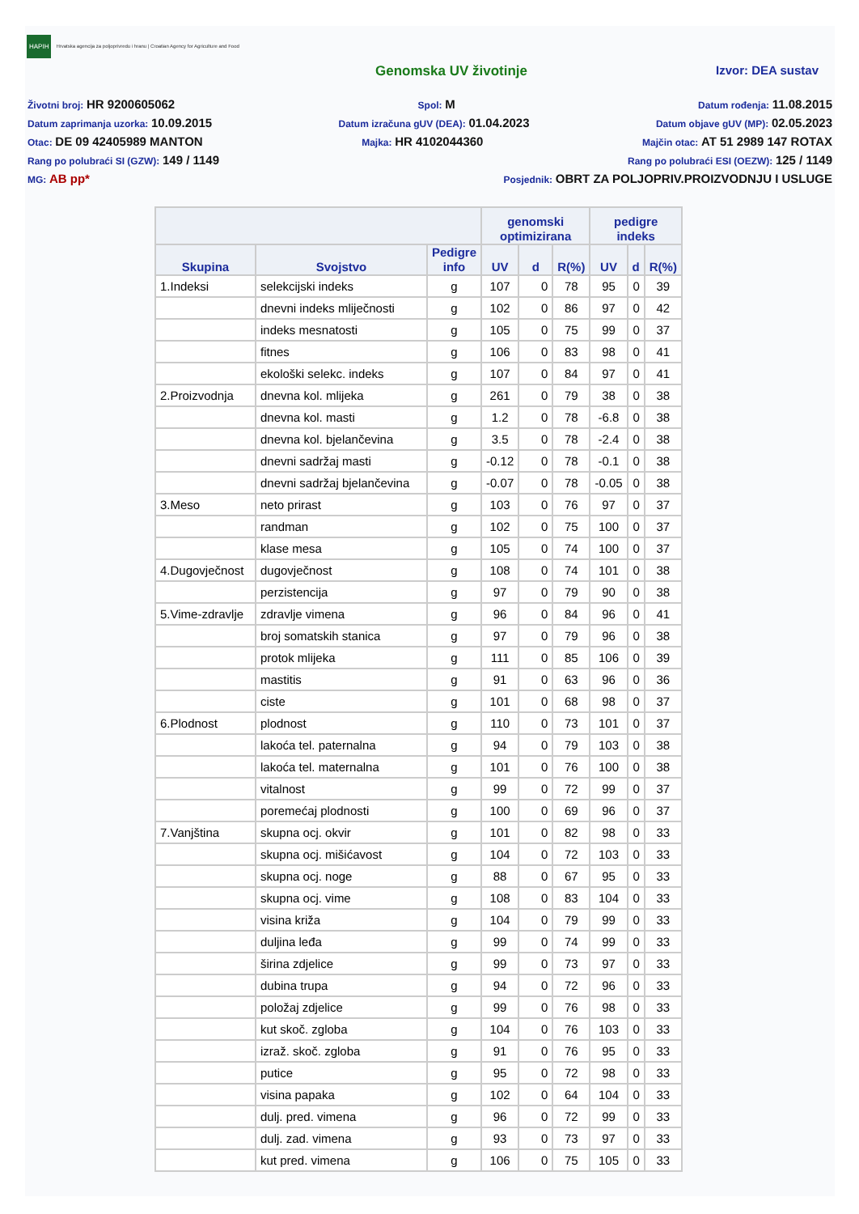HAPIH Hrvatska agencija za poljoprivredu i hranu | Croatian Agency for Agriculture and Food
Genomska UV životinje Izvor: DEA sustav
Životni broj: HR 9200605062 Spol: M Datum rođenja: 11.08.2015
Datum zaprimanja uzorka: 10.09.2015 Datum izračuna gUV (DEA): 01.04.2023 Datum objave gUV (MP): 02.05.2023
Otac: DE 09 42405989 MANTON Majka: HR 4102044360 Majčin otac: AT 51 2989 147 ROTAX
Rang po polubraći SI (GZW): 149 / 1149 Rang po polubraći ESI (OEZW): 125 / 1149
MG: AB pp* Posjednik: OBRT ZA POLJOPRIV.PROIZVODNJU I USLUGE
| | | | genomski optimizirana | | | pedigre indeks | | |
| --- | --- | --- | --- | --- | --- | --- | --- | --- |
| Skupina | Svojstvo | Pedigre info | UV | d | R(%) | UV | d | R(%) |
| 1.Indeksi | selekcijski indeks | g | 107 | 0 | 78 | 95 | 0 | 39 |
| | dnevni indeks mliječnosti | g | 102 | 0 | 86 | 97 | 0 | 42 |
| | indeks mesnatosti | g | 105 | 0 | 75 | 99 | 0 | 37 |
| | fitnes | g | 106 | 0 | 83 | 98 | 0 | 41 |
| | ekološki selekc. indeks | g | 107 | 0 | 84 | 97 | 0 | 41 |
| 2.Proizvodnja | dnevna kol. mlijeka | g | 261 | 0 | 79 | 38 | 0 | 38 |
| | dnevna kol. masti | g | 1.2 | 0 | 78 | -6.8 | 0 | 38 |
| | dnevna kol. bjelančevina | g | 3.5 | 0 | 78 | -2.4 | 0 | 38 |
| | dnevni sadržaj masti | g | -0.12 | 0 | 78 | -0.1 | 0 | 38 |
| | dnevni sadržaj bjelančevina | g | -0.07 | 0 | 78 | -0.05 | 0 | 38 |
| 3.Meso | neto prirast | g | 103 | 0 | 76 | 97 | 0 | 37 |
| | randman | g | 102 | 0 | 75 | 100 | 0 | 37 |
| | klase mesa | g | 105 | 0 | 74 | 100 | 0 | 37 |
| 4.Dugovječnost | dugovječnost | g | 108 | 0 | 74 | 101 | 0 | 38 |
| | perzistencija | g | 97 | 0 | 79 | 90 | 0 | 38 |
| 5.Vime-zdravlje | zdravlje vimena | g | 96 | 0 | 84 | 96 | 0 | 41 |
| | broj somatskih stanica | g | 97 | 0 | 79 | 96 | 0 | 38 |
| | protok mlijeka | g | 111 | 0 | 85 | 106 | 0 | 39 |
| | mastitis | g | 91 | 0 | 63 | 96 | 0 | 36 |
| | ciste | g | 101 | 0 | 68 | 98 | 0 | 37 |
| 6.Plodnost | plodnost | g | 110 | 0 | 73 | 101 | 0 | 37 |
| | lakoća tel. paternalna | g | 94 | 0 | 79 | 103 | 0 | 38 |
| | lakoća tel. maternalna | g | 101 | 0 | 76 | 100 | 0 | 38 |
| | vitalnost | g | 99 | 0 | 72 | 99 | 0 | 37 |
| | poremećaj plodnosti | g | 100 | 0 | 69 | 96 | 0 | 37 |
| 7.Vanjština | skupna ocj. okvir | g | 101 | 0 | 82 | 98 | 0 | 33 |
| | skupna ocj. mišićavost | g | 104 | 0 | 72 | 103 | 0 | 33 |
| | skupna ocj. noge | g | 88 | 0 | 67 | 95 | 0 | 33 |
| | skupna ocj. vime | g | 108 | 0 | 83 | 104 | 0 | 33 |
| | visina križa | g | 104 | 0 | 79 | 99 | 0 | 33 |
| | duljina leđa | g | 99 | 0 | 74 | 99 | 0 | 33 |
| | širina zdjelice | g | 99 | 0 | 73 | 97 | 0 | 33 |
| | dubina trupa | g | 94 | 0 | 72 | 96 | 0 | 33 |
| | položaj zdjelice | g | 99 | 0 | 76 | 98 | 0 | 33 |
| | kut skoč. zgloba | g | 104 | 0 | 76 | 103 | 0 | 33 |
| | izraž. skoč. zgloba | g | 91 | 0 | 76 | 95 | 0 | 33 |
| | putice | g | 95 | 0 | 72 | 98 | 0 | 33 |
| | visina papaka | g | 102 | 0 | 64 | 104 | 0 | 33 |
| | dulj. pred. vimena | g | 96 | 0 | 72 | 99 | 0 | 33 |
| | dulj. zad. vimena | g | 93 | 0 | 73 | 97 | 0 | 33 |
| | kut pred. vimena | g | 106 | 0 | 75 | 105 | 0 | 33 |